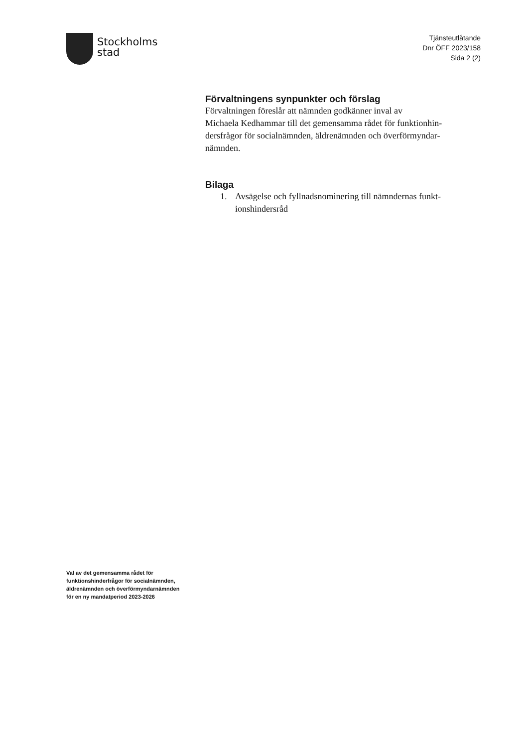Stockholms
stad
Tjänsteutlåtande
Dnr ÖFF 2023/158
Sida 2 (2)
Förvaltningens synpunkter och förslag
Förvaltningen föreslår att nämnden godkänner inval av
Michaela Kedhammar till det gemensamma rådet för funktionhin-
dersfrågor för socialnämnden, äldrenämnden och överförmyndar-
nämnden.
Bilaga
1. Avsägelse och fyllnadsnominering till nämndernas funkt-
ionshindersråd
Val av det gemensamma rådet för
funktionshinderfrågor för socialnämnden,
äldrenämnden och överförmyndarnämnden
för en ny mandatperiod 2023-2026